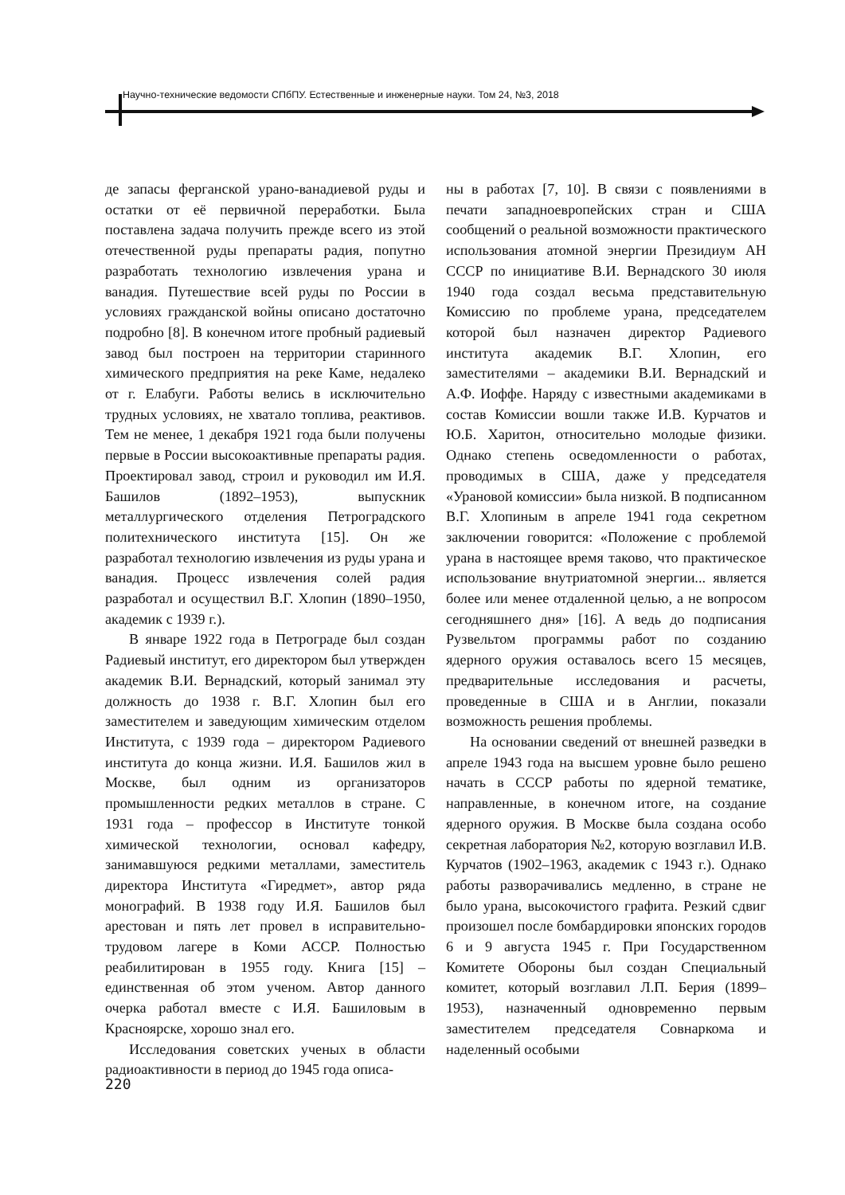Научно-технические ведомости СПбПУ. Естественные и инженерные науки. Том 24, №3, 2018
де запасы ферганской урано-ванадиевой руды и остатки от её первичной переработки. Была поставлена задача получить прежде всего из этой отечественной руды препараты радия, попутно разработать технологию извлечения урана и ванадия. Путешествие всей руды по России в условиях гражданской войны описано достаточно подробно [8]. В конечном итоге пробный радиевый завод был построен на территории старинного химического предприятия на реке Каме, недалеко от г. Елабуги. Работы велись в исключительно трудных условиях, не хватало топлива, реактивов. Тем не менее, 1 декабря 1921 года были получены первые в России высокоактивные препараты радия. Проектировал завод, строил и руководил им И.Я. Башилов (1892–1953), выпускник металлургического отделения Петроградского политехнического института [15]. Он же разработал технологию извлечения из руды урана и ванадия. Процесс извлечения солей радия разработал и осуществил В.Г. Хлопин (1890–1950, академик с 1939 г.).
В январе 1922 года в Петрограде был создан Радиевый институт, его директором был утвержден академик В.И. Вернадский, который занимал эту должность до 1938 г. В.Г. Хлопин был его заместителем и заведующим химическим отделом Института, с 1939 года – директором Радиевого института до конца жизни. И.Я. Башилов жил в Москве, был одним из организаторов промышленности редких металлов в стране. С 1931 года – профессор в Институте тонкой химической технологии, основал кафедру, занимавшуюся редкими металлами, заместитель директора Института «Гиредмет», автор ряда монографий. В 1938 году И.Я. Башилов был арестован и пять лет провел в исправительно-трудовом лагере в Коми АССР. Полностью реабилитирован в 1955 году. Книга [15] – единственная об этом ученом. Автор данного очерка работал вместе с И.Я. Башиловым в Красноярске, хорошо знал его.
Исследования советских ученых в области радиоактивности в период до 1945 года описа-
ны в работах [7, 10]. В связи с появлениями в печати западноевропейских стран и США сообщений о реальной возможности практического использования атомной энергии Президиум АН СССР по инициативе В.И. Вернадского 30 июля 1940 года создал весьма представительную Комиссию по проблеме урана, председателем которой был назначен директор Радиевого института академик В.Г. Хлопин, его заместителями – академики В.И. Вернадский и А.Ф. Иоффе. Наряду с известными академиками в состав Комиссии вошли также И.В. Курчатов и Ю.Б. Харитон, относительно молодые физики. Однако степень осведомленности о работах, проводимых в США, даже у председателя «Урановой комиссии» была низкой. В подписанном В.Г. Хлопиным в апреле 1941 года секретном заключении говорится: «Положение с проблемой урана в настоящее время таково, что практическое использование внутриатомной энергии... является более или менее отдаленной целью, а не вопросом сегодняшнего дня» [16]. А ведь до подписания Рузвельтом программы работ по созданию ядерного оружия оставалось всего 15 месяцев, предварительные исследования и расчеты, проведенные в США и в Англии, показали возможность решения проблемы.
На основании сведений от внешней разведки в апреле 1943 года на высшем уровне было решено начать в СССР работы по ядерной тематике, направленные, в конечном итоге, на создание ядерного оружия. В Москве была создана особо секретная лаборатория №2, которую возглавил И.В. Курчатов (1902–1963, академик с 1943 г.). Однако работы разворачивались медленно, в стране не было урана, высокочистого графита. Резкий сдвиг произошел после бомбардировки японских городов 6 и 9 августа 1945 г. При Государственном Комитете Обороны был создан Специальный комитет, который возглавил Л.П. Берия (1899–1953), назначенный одновременно первым заместителем председателя Совнаркома и наделенный особыми
220